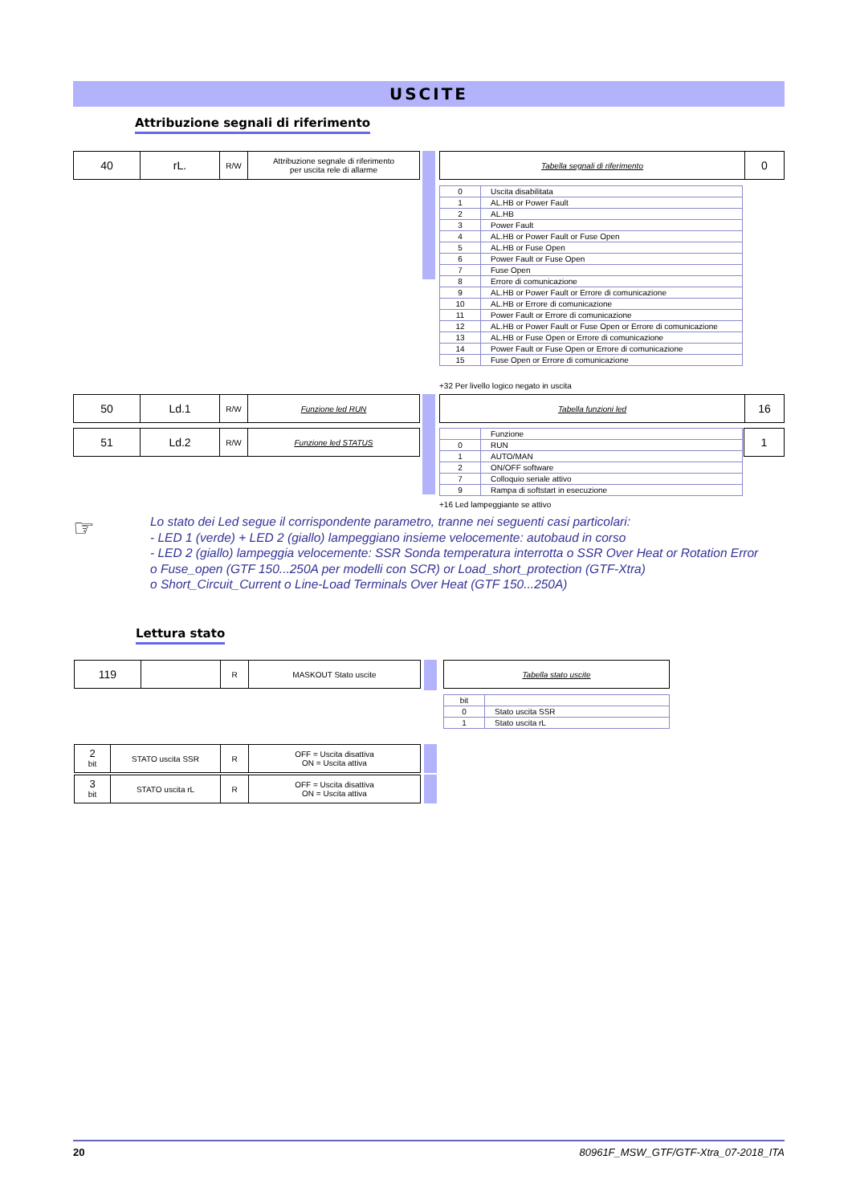USCITE
Attribuzione segnali di riferimento
| 40 | rL. | R/W | Attribuzione segnale di riferimento per uscita rele di allarme |
| Tabella segnali di riferimento | 0 |
| 0 | Uscita disabilitata |
| 1 | AL.HB or Power Fault |
| 2 | AL.HB |
| 3 | Power Fault |
| 4 | AL.HB or Power Fault or Fuse Open |
| 5 | AL.HB or Fuse Open |
| 6 | Power Fault or Fuse Open |
| 7 | Fuse Open |
| 8 | Errore di comunicazione |
| 9 | AL.HB or Power Fault or Errore di comunicazione |
| 10 | AL.HB or Errore di comunicazione |
| 11 | Power Fault or Errore di comunicazione |
| 12 | AL.HB or Power Fault or Fuse Open or Errore di comunicazione |
| 13 | AL.HB or Fuse Open or Errore di comunicazione |
| 14 | Power Fault or Fuse Open or Errore di comunicazione |
| 15 | Fuse Open or Errore di comunicazione |
+32 Per livello logico negato in uscita
| 50 | Ld.1 | R/W | Funzione led RUN |
| 51 | Ld.2 | R/W | Funzione led STATUS |
| Tabella funzioni led | 16 |
| 1 |
| | Funzione |
| 0 | RUN |
| 1 | AUTO/MAN |
| 2 | ON/OFF software |
| 7 | Colloquio seriale attivo |
| 9 | Rampa di softstart in esecuzione |
+16 Led lampeggiante se attivo
☞
Lo stato dei Led segue il corrispondente parametro, tranne nei seguenti casi particolari:
- LED 1 (verde) + LED 2 (giallo) lampeggiano insieme velocemente: autobaud in corso
- LED 2 (giallo) lampeggia velocemente: SSR Sonda temperatura interrotta o SSR Over Heat or Rotation Error
o Fuse_open (GTF 150...250A per modelli con SCR) or Load_short_protection (GTF-Xtra)
o Short_Circuit_Current o Line-Load Terminals Over Heat (GTF 150...250A)
Lettura stato
| 119 | | R | MASKOUT Stato uscite |
| Tabella stato uscite |
| bit | |
| 0 | Stato uscita SSR |
| 1 | Stato uscita rL |
| 2 bit | STATO uscita SSR | R | OFF = Uscita disattiva ON = Uscita attiva |
| 3 bit | STATO uscita rL | R | OFF = Uscita disattiva ON = Uscita attiva |
20
80961F_MSW_GTF/GTF-Xtra_07-2018_ITA